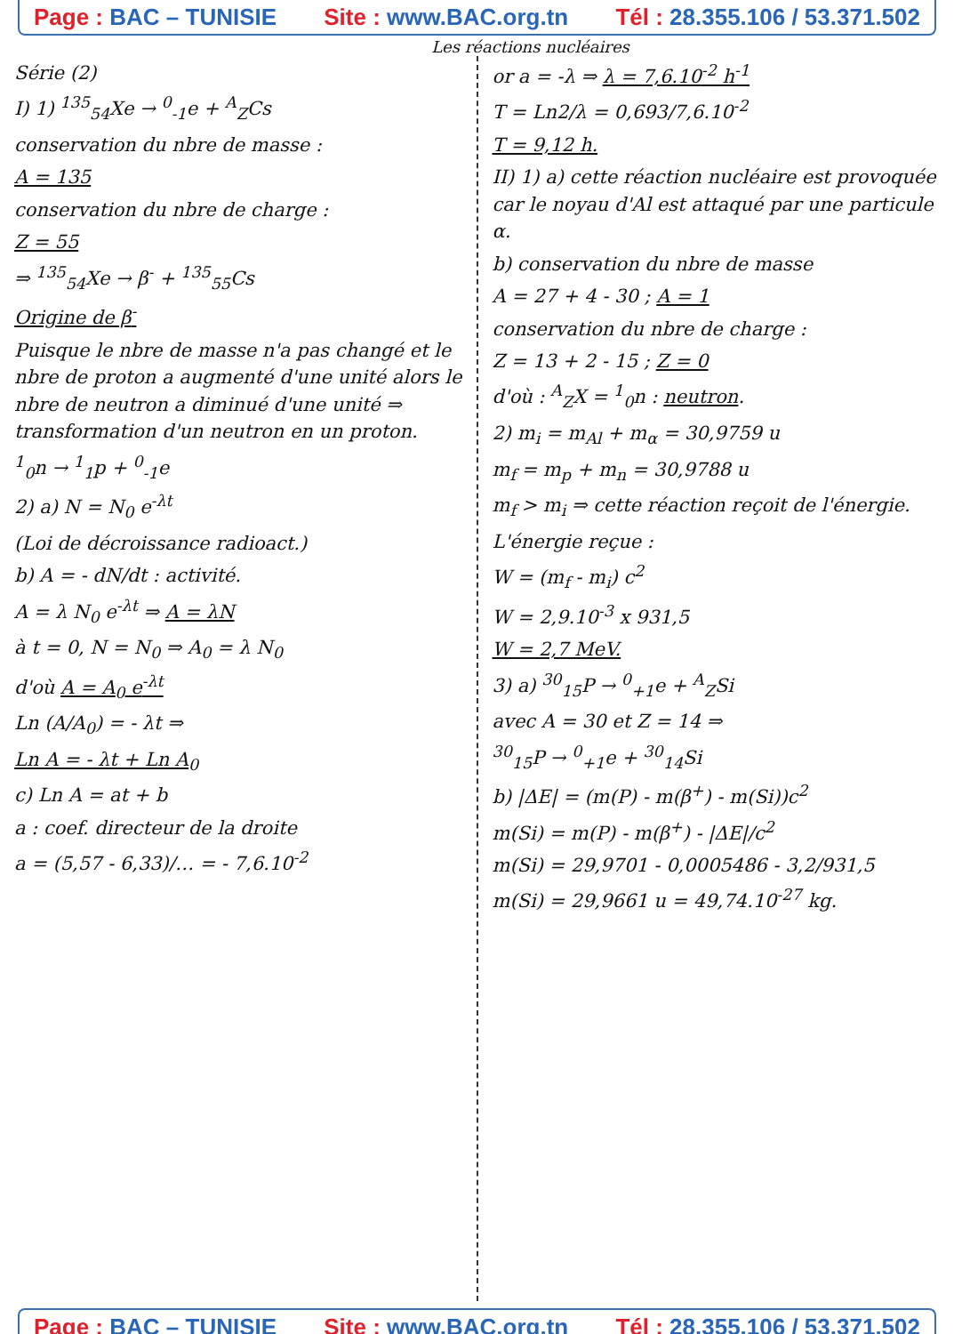Page : BAC – TUNISIE Site : www.BAC.org.tn Tél : 28.355.106 / 53.371.502
Les réactions nucléaires
Série (2)
I) 1) <sup>135</sup><sub>54</sub>Xe → <sup>0</sup><sub>-1</sub>e + <sup>A</sup><sub>Z</sub>Cs
conservation du nbre de masse :
A = 135
conservation du nbre de charge :
Z = 55
⇒ <sup>135</sup><sub>54</sub>Xe → β<sup>-</sup> + <sup>135</sup><sub>55</sub>Cs
Origine de β<sup>-</sup>
Puisque le nbre de masse n'a pas changé et le nbre de proton a augmenté d'une unité alors le nbre de neutron a diminué d'une unité ⇒ transformation d'un neutron en un proton.
<sup>1</sup> <sub>0</sub>n → <sup>1</sup><sub>1</sub>p + <sup>0</sup><sub>-1</sub>e
2) a) N = N<sub>0</sub> e<sup>-λt</sup>
(Loi de décroissance radioact.)
b) A = - dN/dt : activité.
A = λ N<sub>0</sub> e<sup>-λt</sup> ⇒ A = λN
à t = 0, N = N<sub>0</sub> ⇒ A<sub>0</sub> = λ N<sub>0</sub>
d'où A = A<sub>0</sub> e<sup>-λt</sup>
Ln (A/A<sub>0</sub>) = - λt ⇒
Ln A = - λt + Ln A<sub>0</sub>
c) Ln A = at + b
a : coef. directeur de la droite
a = (5,57 - 6,33)/… = - 7,6.10<sup>-2</sup>
or a = -λ ⇒ λ = 7,6.10<sup>-2</sup> h<sup>-1</sup>
T = Ln2/λ = 0,693/7,6.10<sup>-2</sup>
T = 9,12 h.
II) 1) a) cette réaction nucléaire est provoquée car le noyau d'Al est attaqué par une particule α.
b) conservation du nbre de masse
A = 27 + 4 - 30 ; A = 1
conservation du nbre de charge :
Z = 13 + 2 - 15 ; Z = 0
d'où : <sup>A</sup><sub>Z</sub>X = <sup>1</sup><sub>0</sub>n : neutron.
2) m<sub>i</sub> = m<sub>Al</sub> + m<sub>α</sub> = 30,9759 u
m<sub>f</sub> = m<sub>p</sub> + m<sub>n</sub> = 30,9788 u
m<sub>f</sub> > m<sub>i</sub> ⇒ cette réaction reçoit de l'énergie.
L'énergie reçue :
W = (m<sub>f</sub> - m<sub>i</sub>) c<sup>2</sup>
W = 2,9.10<sup>-3</sup> x 931,5
W = 2,7 MeV.
3) a) <sup>30</sup><sub>15</sub>P → <sup>0</sup><sub>+1</sub>e + <sup>A</sup><sub>Z</sub>Si
avec A = 30 et Z = 14 ⇒
<sup>30</sup> <sub>15</sub>P → <sup>0</sup><sub>+1</sub>e + <sup>30</sup><sub>14</sub>Si
b) |ΔE| = (m(P) - m(β<sup>+</sup>) - m(Si))c<sup>2</sup>
m(Si) = m(P) - m(β<sup>+</sup>) - |ΔE|/c<sup>2</sup>
m(Si) = 29,9701 - 0,0005486 - 3,2/931,5
m(Si) = 29,9661 u = 49,74.10<sup>-27</sup> kg.
Page : BAC – TUNISIE Site : www.BAC.org.tn Tél : 28.355.106 / 53.371.502